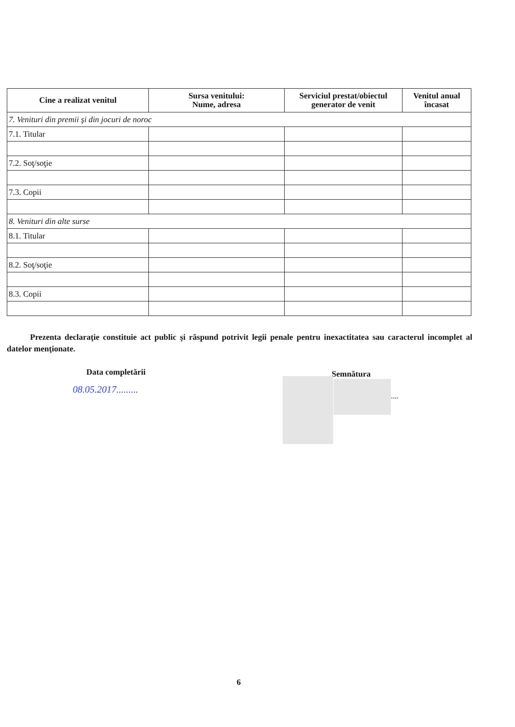| Cine a realizat venitul | Sursa venitului: Nume, adresa | Serviciul prestat/obiectul generator de venit | Venitul anual încasat |
| --- | --- | --- | --- |
| 7. Venituri din premii şi din jocuri de noroc | | | |
| 7.1. Titular | | | |
| 7.2. Soţ/soţie | | | |
| 7.3. Copii | | | |
| 8. Venituri din alte surse | | | |
| 8.1. Titular | | | |
| 8.2. Soţ/soţie | | | |
| 8.3. Copii | | | |
Prezenta declaraţie constituie act public şi răspund potrivit legii penale pentru inexactitatea sau caracterul incomplet al datelor menţionate.
Data completării Semnătura
08.05.2017.........
....
6